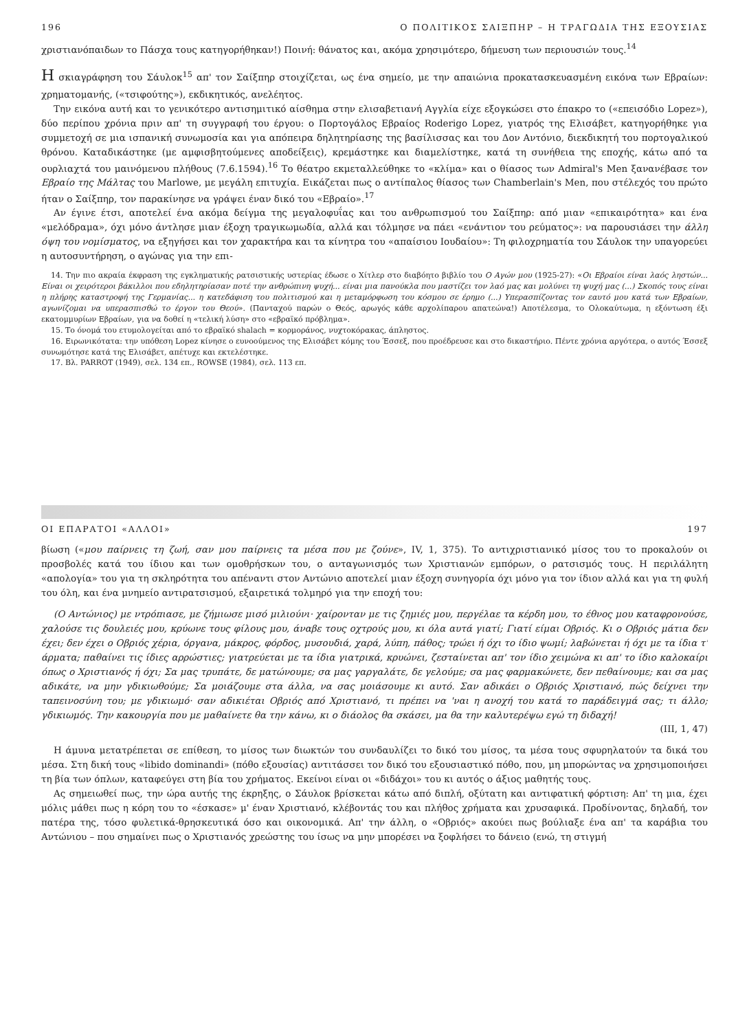196 Ο ΠΟΛΙΤΙΚΟΣ ΣΑΙΞΠΗΡ – Η ΤΡΑΓΩΔΙΑ ΤΗΣ ΕΞΟΥΣΙΑΣ
χριστιανόπαιδων το Πάσχα τους κατηγορήθηκαν!) Ποινή: θάνατος και, ακόμα χρησιμότερο, δήμευση των περιουσιών τους.<sup>14</sup>
Η σκιαγράφηση του Σάυλοκ<sup>15</sup> απ' τον Σαίξπηρ στοιχίζεται, ως ένα σημείο, με την απαιώνια προκατασκευασμένη εικόνα των Εβραίων: χρηματομανής, («τσιφούτης»), εκδικητικός, ανελέητος.
Την εικόνα αυτή και το γενικότερο αντισημιτικό αίσθημα στην ελισαβετιανή Αγγλία είχε εξογκώσει στο έπακρο το («επεισόδιο Lopez»), δύο περίπου χρόνια πριν απ' τη συγγραφή του έργου: ο Πορτογάλος Εβραίος Roderigo Lopez, γιατρός της Ελισάβετ, κατηγορήθηκε για συμμετοχή σε μια ισπανική συνωμοσία και για απόπειρα δηλητηρίασης της βασίλισσας και του Δον Αντόνιο, διεκδικητή του πορτογαλικού θρόνου. Καταδικάστηκε (με αμφισβητούμενες αποδείξεις), κρεμάστηκε και διαμελίστηκε, κατά τη συνήθεια της εποχής, κάτω από τα ουρλιαχτά του μαινόμενου πλήθους (7.6.1594).<sup>16</sup> Το θέατρο εκμεταλλεύθηκε το «κλίμα» και ο θίασος των Admiral's Men ξανανέβασε τον Εβραίο της Μάλτας του Marlowe, με μεγάλη επιτυχία. Εικάζεται πως ο αντίπαλος θίασος των Chamberlain's Men, που στέλεχός του πρώτο ήταν ο Σαίξπηρ, τον παρακίνησε να γράψει έναν δικό του «Εβραίο».<sup>17</sup>
Αν έγινε έτσι, αποτελεί ένα ακόμα δείγμα της μεγαλοφυΐας και του ανθρωπισμού του Σαίξπηρ: από μιαν «επικαιρότητα» και ένα «μελόδραμα», όχι μόνο άντλησε μιαν έξοχη τραγικωμωδία, αλλά και τόλμησε να πάει «ενάντιον του ρεύματος»: να παρουσιάσει την άλλη όψη του νομίσματος, να εξηγήσει και τον χαρακτήρα και τα κίνητρα του «απαίσιου Ιουδαίου»: Τη φιλοχρηματία του Σάυλοκ την υπαγορεύει η αυτοσυντήρηση, ο αγώνας για την επι-
14. Την πιο ακραία έκφραση της εγκληματικής ρατσιστικής υστερίας έδωσε ο Χίτλερ στο διαβόητο βιβλίο του Ο Αγών μου (1925-27): «Οι Εβραίοι είναι λαός ληστών... Είναι οι χειρότεροι βάκιλλοι που εδηλητηρίασαν ποτέ την ανθρώπινη ψυχή... είναι μια πανούκλα που μαστίζει τον λαό μας και μολύνει τη ψυχή μας (...) Σκοπός τους είναι η πλήρης καταστροφή της Γερμανίας... η κατεδάφιση του πολιτισμού και η μεταμόρφωση του κόσμου σε έρημο (...) Υπερασπίζοντας τον εαυτό μου κατά των Εβραίων, αγωνίζομαι να υπερασπισθώ το έργον του Θεού». (Πανταχού παρών ο Θεός, αρωγός κάθε αρχολίπαρου απατεώνα!) Αποτέλεσμα, το Ολοκαύτωμα, η εξόντωση έξι εκατομμυρίων Εβραίων, για να δοθεί η «τελική λύση» στο «εβραϊκό πρόβλημα».
15. Το όνομά του ετυμολογείται από το εβραϊκό shalach = κορμοράνος, νυχτοκόρακας, άπληστος.
16. Ειρωνικότατα: την υπόθεση Lopez κίνησε ο ευνοούμενος της Ελισάβετ κόμης του Έσσεξ, που προέδρευσε και στο δικαστήριο. Πέντε χρόνια αργότερα, ο αυτός Έσσεξ συνωμότησε κατά της Ελισάβετ, απέτυχε και εκτελέστηκε.
17. Βλ. PARROT (1949), σελ. 134 επ., ROWSE (1984), σελ. 113 επ.
ΟΙ ΕΠΑΡΑΤΟΙ «ΑΛΛΟΙ» 197
βίωση («μου παίρνεις τη ζωή, σαν μου παίρνεις τα μέσα που με ζούνε», IV, 1, 375). Το αντιχριστιανικό μίσος του το προκαλούν οι προσβολές κατά του ίδιου και των ομοθρήσκων του, ο ανταγωνισμός των Χριστιανών εμπόρων, ο ρατσισμός τους. Η περιλάλητη «απολογία» του για τη σκληρότητα του απέναντι στον Αντώνιο αποτελεί μιαν έξοχη συνηγορία όχι μόνο για τον ίδιον αλλά και για τη φυλή του όλη, και ένα μνημείο αντιρατσισμού, εξαιρετικά τολμηρό για την εποχή του:
(Ο Αντώνιος) με ντρόπιασε, με ζήμιωσε μισό μιλιούνι· χαίρονταν με τις ζημιές μου, περγέλαε τα κέρδη μου, το έθνος μου καταφρονούσε, χαλούσε τις δουλειές μου, κρύωνε τους φίλους μου, άναβε τους οχτρούς μου, κι όλα αυτά γιατί; Γιατί είμαι Οβριός. Κι ο Οβριός μάτια δεν έχει; δεν έχει ο Οβριός χέρια, όργανα, μάκρος, φόρδος, μυσουδιά, χαρά, λύπη, πάθος; τρώει ή όχι το ίδιο ψωμί; λαβώνεται ή όχι με τα ίδια τ' άρματα; παθαίνει τις ίδιες αρρώστιες; γιατρεύεται με τα ίδια γιατρικά, κρυώνει, ζεσταίνεται απ' τον ίδιο χειμώνα κι απ' το ίδιο καλοκαίρι όπως ο Χριστιανός ή όχι; Σα μας τρυπάτε, δε ματώνουμε; σα μας γαργαλάτε, δε γελούμε; σα μας φαρμακώνετε, δεν πεθαίνουμε; και σα μας αδικάτε, να μην γδικιωθούμε; Σα μοιάζουμε στα άλλα, να σας μοιάσουμε κι αυτό. Σαν αδικάει ο Οβριός Χριστιανό, πώς δείχνει την ταπεινοσύνη του; με γδικιωμό· σαν αδικιέται Οβριός από Χριστιανό, τι πρέπει να 'ναι η ανοχή του κατά το παράδειγμά σας; τι άλλο; γδικιωμός. Την κακουργία που με μαθαίνετε θα την κάνω, κι ο διάολος θα σκάσει, μα θα την καλυτερέψω εγώ τη διδαχή!
(III, 1, 47)
Η άμυνα μετατρέπεται σε επίθεση, το μίσος των διωκτών του συνδαυλίζει το δικό του μίσος, τα μέσα τους σφυρηλατούν τα δικά του μέσα. Στη δική τους «libido dominandi» (πόθο εξουσίας) αντιτάσσει τον δικό του εξουσιαστικό πόθο, που, μη μπορώντας να χρησιμοποιήσει τη βία των όπλων, καταφεύγει στη βία του χρήματος. Εκείνοι είναι οι «διδάχοι» του κι αυτός ο άξιος μαθητής τους.
Ας σημειωθεί πως, την ώρα αυτής της έκρηξης, ο Σάυλοκ βρίσκεται κάτω από διπλή, οξύτατη και αντιφατική φόρτιση: Απ' τη μια, έχει μόλις μάθει πως η κόρη του το «έσκασε» μ' έναν Χριστιανό, κλέβοντάς του και πλήθος χρήματα και χρυσαφικά. Προδίνοντας, δηλαδή, τον πατέρα της, τόσο φυλετικά-θρησκευτικά όσο και οικονομικά. Απ' την άλλη, ο «Οβριός» ακούει πως βούλιαξε ένα απ' τα καράβια του Αντώνιου – που σημαίνει πως ο Χριστιανός χρεώστης του ίσως να μην μπορέσει να ξοφλήσει το δάνειο (ενώ, τη στιγμή